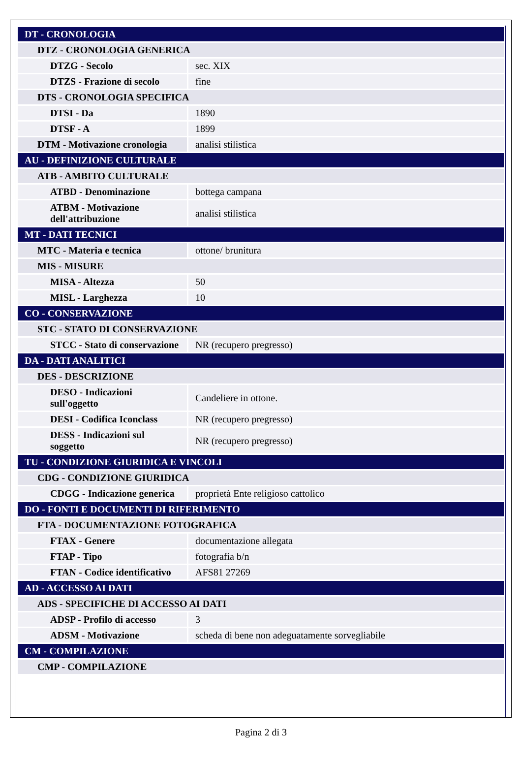| DT - CRONOLOGIA | |
| DTZ - CRONOLOGIA GENERICA | |
| DTZG - Secolo | sec. XIX |
| DTZS - Frazione di secolo | fine |
| DTS - CRONOLOGIA SPECIFICA | |
| DTSI - Da | 1890 |
| DTSF - A | 1899 |
| DTM - Motivazione cronologia | analisi stilistica |
| AU - DEFINIZIONE CULTURALE | |
| ATB - AMBITO CULTURALE | |
| ATBD - Denominazione | bottega campana |
| ATBM - Motivazione dell'attribuzione | analisi stilistica |
| MT - DATI TECNICI | |
| MTC - Materia e tecnica | ottone/ brunitura |
| MIS - MISURE | |
| MISA - Altezza | 50 |
| MISL - Larghezza | 10 |
| CO - CONSERVAZIONE | |
| STC - STATO DI CONSERVAZIONE | |
| STCC - Stato di conservazione | NR (recupero pregresso) |
| DA - DATI ANALITICI | |
| DES - DESCRIZIONE | |
| DESO - Indicazioni sull'oggetto | Candeliere in ottone. |
| DESI - Codifica Iconclass | NR (recupero pregresso) |
| DESS - Indicazioni sul soggetto | NR (recupero pregresso) |
| TU - CONDIZIONE GIURIDICA E VINCOLI | |
| CDG - CONDIZIONE GIURIDICA | |
| CDGG - Indicazione generica | proprietà Ente religioso cattolico |
| DO - FONTI E DOCUMENTI DI RIFERIMENTO | |
| FTA - DOCUMENTAZIONE FOTOGRAFICA | |
| FTAX - Genere | documentazione allegata |
| FTAP - Tipo | fotografia b/n |
| FTAN - Codice identificativo | AFS81 27269 |
| AD - ACCESSO AI DATI | |
| ADS - SPECIFICHE DI ACCESSO AI DATI | |
| ADSP - Profilo di accesso | 3 |
| ADSM - Motivazione | scheda di bene non adeguatamente sorvegliabile |
| CM - COMPILAZIONE | |
| CMP - COMPILAZIONE | |
Pagina 2 di 3